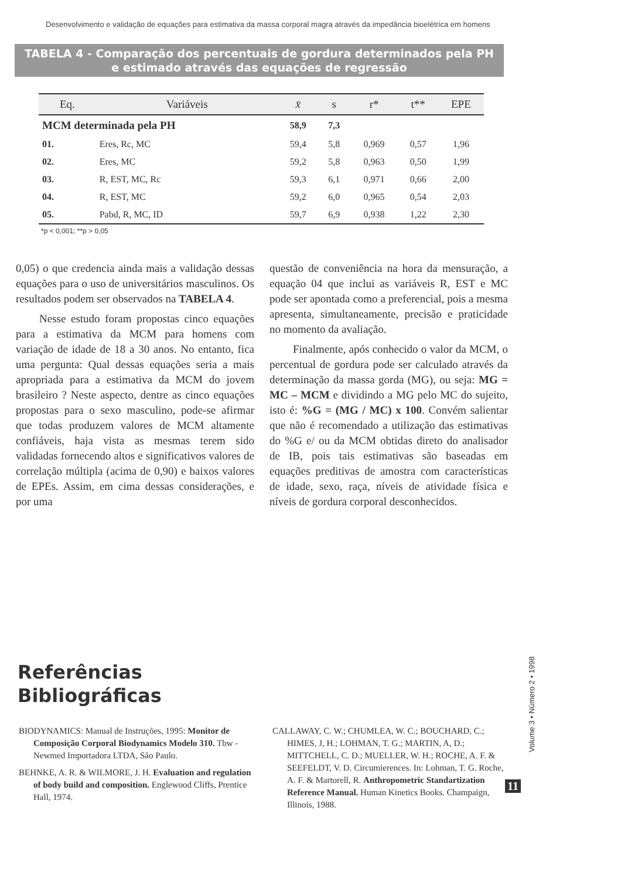Desenvolvimento e validação de equações para estimativa da massa corporal magra através da impedância bioelétrica em homens
TABELA 4 - Comparação dos percentuais de gordura determinados pela PH
e estimado através das equações de regressão
| Eq. | Variáveis | x̄ | s | r* | t** | EPE |
| --- | --- | --- | --- | --- | --- | --- |
| MCM determinada pela PH | | 58,9 | 7,3 | | | |
| 01. | Eres, Rc, MC | 59,4 | 5,8 | 0,969 | 0,57 | 1,96 |
| 02. | Eres, MC | 59,2 | 5,8 | 0,963 | 0,50 | 1,99 |
| 03. | R, EST, MC, Rc | 59,3 | 6,1 | 0,971 | 0,66 | 2,00 |
| 04. | R, EST, MC | 59,2 | 6,0 | 0,965 | 0,54 | 2,03 |
| 05. | Pabd, R, MC, ID | 59,7 | 6,9 | 0,938 | 1,22 | 2,30 |
*p < 0,001; **p > 0,05
0,05) o que credencia ainda mais a validação dessas equações para o uso de universitários masculinos. Os resultados podem ser observados na TABELA 4.
Nesse estudo foram propostas cinco equações para a estimativa da MCM para homens com variação de idade de 18 a 30 anos. No entanto, fica uma pergunta: Qual dessas equações seria a mais apropriada para a estimativa da MCM do jovem brasileiro ? Neste aspecto, dentre as cinco equações propostas para o sexo masculino, pode-se afirmar que todas produzem valores de MCM altamente confiáveis, haja vista as mesmas terem sido validadas fornecendo altos e significativos valores de correlação múltipla (acima de 0,90) e baixos valores de EPEs. Assim, em cima dessas considerações, e por uma
questão de conveniência na hora da mensuração, a equação 04 que inclui as variáveis R, EST e MC pode ser apontada como a preferencial, pois a mesma apresenta, simultaneamente, precisão e praticidade no momento da avaliação.
Finalmente, após conhecido o valor da MCM, o percentual de gordura pode ser calculado através da determinação da massa gorda (MG), ou seja: MG = MC – MCM e dividindo a MG pelo MC do sujeito, isto é: %G = (MG / MC) x 100. Convém salientar que não é recomendado a utilização das estimativas do %G e/ ou da MCM obtidas direto do analisador de IB, pois tais estimativas são baseadas em equações preditivas de amostra com características de idade, sexo, raça, níveis de atividade física e níveis de gordura corporal desconhecidos.
Referências
Bibliográficas
BIODYNAMICS: Manual de Instruções, 1995: Monitor de Composição Corporal Biodynamics Modelo 310. Tbw - Newmed Importadora LTDA, São Paulo.
BEHNKE, A. R. & WILMORE, J. H. Evaluation and regulation of body build and composition. Englewood Cliffs, Prentice Hall, 1974.
CALLAWAY, C. W.; CHUMLEA, W. C.; BOUCHARD, C.; HIMES, J, H.; LOHMAN, T. G.; MARTIN, A, D.; MITTCHELL, C. D.; MUELLER, W. H.; ROCHE, A. F. & SEEFELDT, V. D. Circumierences. In: Lohman, T. G. Roche, A. F. & Martorell, R. Anthropometric Standartization Reference Manual. Human Kinetics Books. Champaign, Illinois, 1988.
Volume 3 • Número 2 • 1998
11